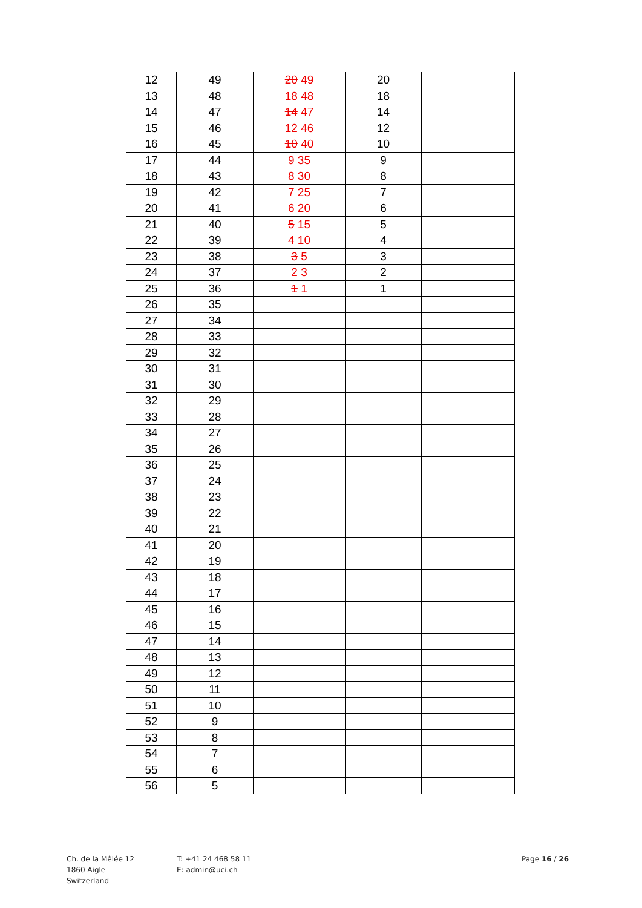| 12 | 49 | 20 49 | 20 | |
| 13 | 48 | 18 48 | 18 | |
| 14 | 47 | 14 47 | 14 | |
| 15 | 46 | 12 46 | 12 | |
| 16 | 45 | 10 40 | 10 | |
| 17 | 44 | 9 35 | 9 | |
| 18 | 43 | 8 30 | 8 | |
| 19 | 42 | 7 25 | 7 | |
| 20 | 41 | 6 20 | 6 | |
| 21 | 40 | 5 15 | 5 | |
| 22 | 39 | 4 10 | 4 | |
| 23 | 38 | 3 5 | 3 | |
| 24 | 37 | 2 3 | 2 | |
| 25 | 36 | 1 1 | 1 | |
| 26 | 35 | | | |
| 27 | 34 | | | |
| 28 | 33 | | | |
| 29 | 32 | | | |
| 30 | 31 | | | |
| 31 | 30 | | | |
| 32 | 29 | | | |
| 33 | 28 | | | |
| 34 | 27 | | | |
| 35 | 26 | | | |
| 36 | 25 | | | |
| 37 | 24 | | | |
| 38 | 23 | | | |
| 39 | 22 | | | |
| 40 | 21 | | | |
| 41 | 20 | | | |
| 42 | 19 | | | |
| 43 | 18 | | | |
| 44 | 17 | | | |
| 45 | 16 | | | |
| 46 | 15 | | | |
| 47 | 14 | | | |
| 48 | 13 | | | |
| 49 | 12 | | | |
| 50 | 11 | | | |
| 51 | 10 | | | |
| 52 | 9 | | | |
| 53 | 8 | | | |
| 54 | 7 | | | |
| 55 | 6 | | | |
| 56 | 5 | | | |
Ch. de la Mêlée 12
1860 Aigle
Switzerland
T: +41 24 468 58 11
E: admin@uci.ch
Page 16 / 26